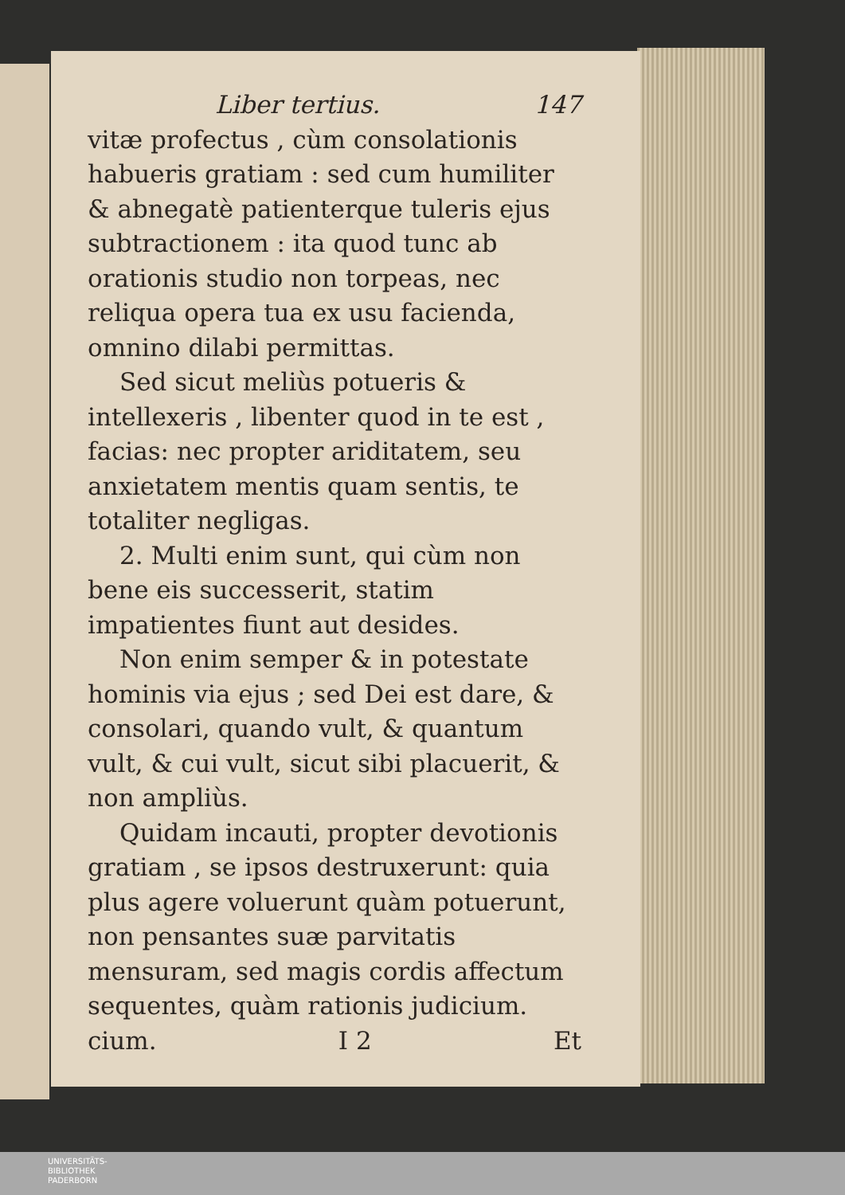Liber tertius. 147
vitæ profectus , cùm consolationis habueris gratiam : sed cum humiliter & abnegatè patienterque tuleris ejus subtractionem : ita quod tunc ab orationis studio non torpeas, nec reliqua opera tua ex usu facienda, omnino dilabi permittas.
Sed sicut meliùs potueris & intellexeris , libenter quod in te est , facias: nec propter ariditatem, seu anxietatem mentis quam sentis, te totaliter negligas.
2. Multi enim sunt, qui cùm non bene eis successerit, statim impatientes fiunt aut desides.
Non enim semper & in potestate hominis via ejus ; sed Dei est dare, & consolari, quando vult, & quantum vult, & cui vult, sicut sibi placuerit, & non ampliùs.
Quidam incauti, propter devotionis gratiam , se ipsos destruxerunt: quia plus agere voluerunt quàm potuerunt, non pensantes suæ parvitatis mensuram, sed magis cordis affectum sequentes, quàm rationis judicium.
cium. I 2 Et
UNIVERSITÄTS-
BIBLIOTHEK
PADERBORN